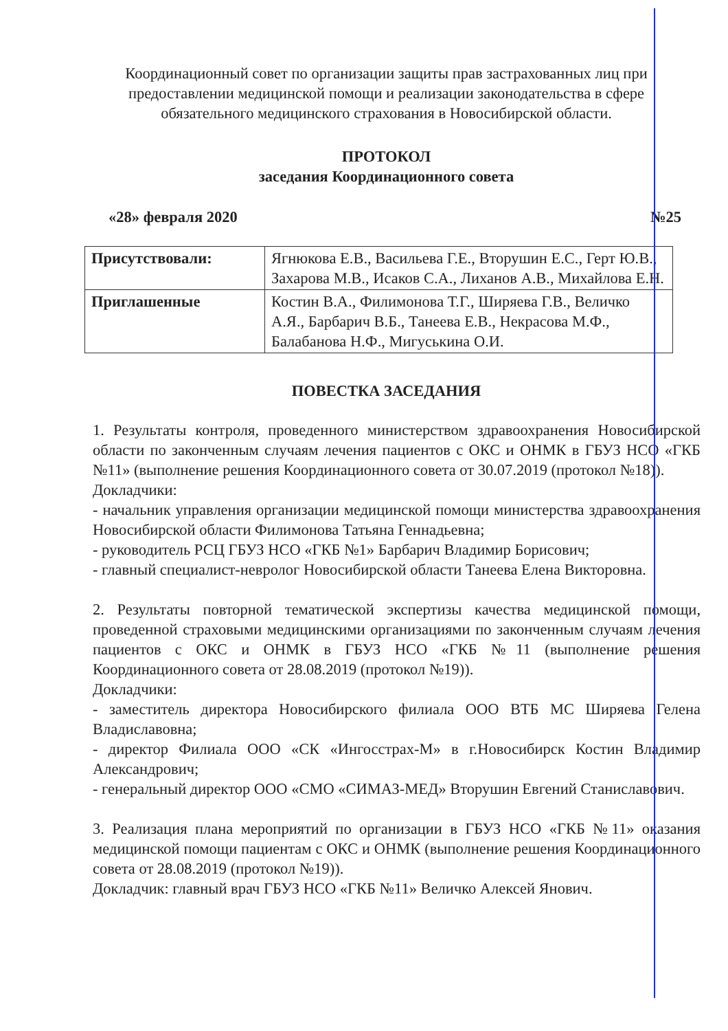Координационный совет по организации защиты прав застрахованных лиц при предоставлении медицинской помощи и реализации законодательства в сфере обязательного медицинского страхования в Новосибирской области.
ПРОТОКОЛ
заседания Координационного совета
«28» февраля 2020 №25
| Присутствовали: | Ягнюкова Е.В., Васильева Г.Е., Вторушин Е.С., Герт Ю.В., Захарова М.В., Исаков С.А., Лиханов А.В., Михайлова Е.Н. |
| Приглашенные | Костин В.А., Филимонова Т.Г., Ширяева Г.В., Величко А.Я., Барбарич В.Б., Танеева Е.В., Некрасова М.Ф., Балабанова Н.Ф., Мигуськина О.И. |
ПОВЕСТКА ЗАСЕДАНИЯ
1. Результаты контроля, проведенного министерством здравоохранения Новосибирской области по законченным случаям лечения пациентов с ОКС и ОНМК в ГБУЗ НСО «ГКБ №11» (выполнение решения Координационного совета от 30.07.2019 (протокол №18)).
Докладчики:
- начальник управления организации медицинской помощи министерства здравоохранения Новосибирской области Филимонова Татьяна Геннадьевна;
- руководитель РСЦ ГБУЗ НСО «ГКБ №1» Барбарич Владимир Борисович;
- главный специалист-невролог Новосибирской области Танеева Елена Викторовна.
2. Результаты повторной тематической экспертизы качества медицинской помощи, проведенной страховыми медицинскими организациями по законченным случаям лечения пациентов с ОКС и ОНМК в ГБУЗ НСО «ГКБ №11 (выполнение решения Координационного совета от 28.08.2019 (протокол №19)).
Докладчики:
- заместитель директора Новосибирского филиала ООО ВТБ МС Ширяева Гелена Владиславовна;
- директор Филиала ООО «СК «Ингосстрах-М» в г.Новосибирск Костин Владимир Александрович;
- генеральный директор ООО «СМО «СИМАЗ-МЕД» Вторушин Евгений Станиславович.
3. Реализация плана мероприятий по организации в ГБУЗ НСО «ГКБ №11» оказания медицинской помощи пациентам с ОКС и ОНМК (выполнение решения Координационного совета от 28.08.2019 (протокол №19)).
Докладчик: главный врач ГБУЗ НСО «ГКБ №11» Величко Алексей Янович.